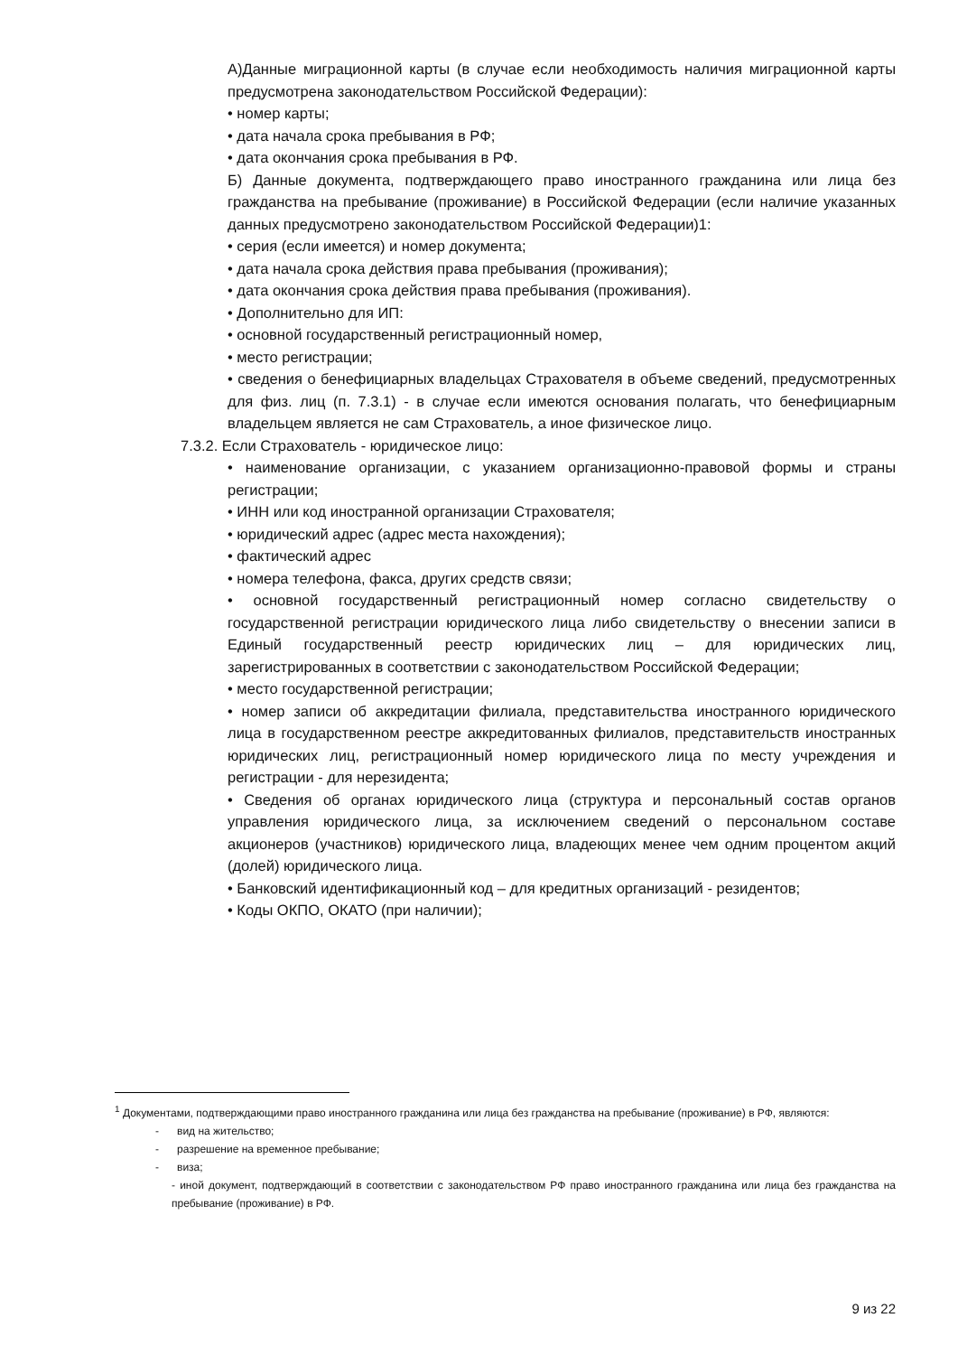А)Данные миграционной карты (в случае если необходимость наличия миграционной карты предусмотрена законодательством Российской Федерации):
• номер карты;
• дата начала срока пребывания в РФ;
• дата окончания срока пребывания в РФ.
Б) Данные документа, подтверждающего право иностранного гражданина или лица без гражданства на пребывание (проживание) в Российской Федерации (если наличие указанных данных предусмотрено законодательством Российской Федерации)1:
• серия (если имеется) и номер документа;
• дата начала срока действия права пребывания (проживания);
• дата окончания срока действия права пребывания (проживания).
• Дополнительно для ИП:
• основной государственный регистрационный номер,
• место регистрации;
• сведения о бенефициарных владельцах Страхователя в объеме сведений, предусмотренных для физ. лиц (п. 7.3.1) - в случае если имеются основания полагать, что бенефициарным владельцем является не сам Страхователь, а иное физическое лицо.
7.3.2. Если Страхователь - юридическое лицо:
• наименование организации, с указанием организационно-правовой формы и страны регистрации;
• ИНН или код иностранной организации Страхователя;
• юридический адрес (адрес места нахождения);
• фактический адрес
• номера телефона, факса, других средств связи;
• основной государственный регистрационный номер согласно свидетельству о государственной регистрации юридического лица либо свидетельству о внесении записи в Единый государственный реестр юридических лиц – для юридических лиц, зарегистрированных в соответствии с законодательством Российской Федерации;
• место государственной регистрации;
• номер записи об аккредитации филиала, представительства иностранного юридического лица в государственном реестре аккредитованных филиалов, представительств иностранных юридических лиц, регистрационный номер юридического лица по месту учреждения и регистрации - для нерезидента;
• Сведения об органах юридического лица (структура и персональный состав органов управления юридического лица, за исключением сведений о персональном составе акционеров (участников) юридического лица, владеющих менее чем одним процентом акций (долей) юридического лица.
• Банковский идентификационный код – для кредитных организаций - резидентов;
• Коды ОКПО, ОКАТО (при наличии);
<sup>1</sup> Документами, подтверждающими право иностранного гражданина или лица без гражданства на пребывание (проживание) в РФ, являются:
- вид на жительство;
- разрешение на временное пребывание;
- виза;
- иной документ, подтверждающий в соответствии с законодательством РФ право иностранного гражданина или лица без гражданства на пребывание (проживание) в РФ.
9 из 22